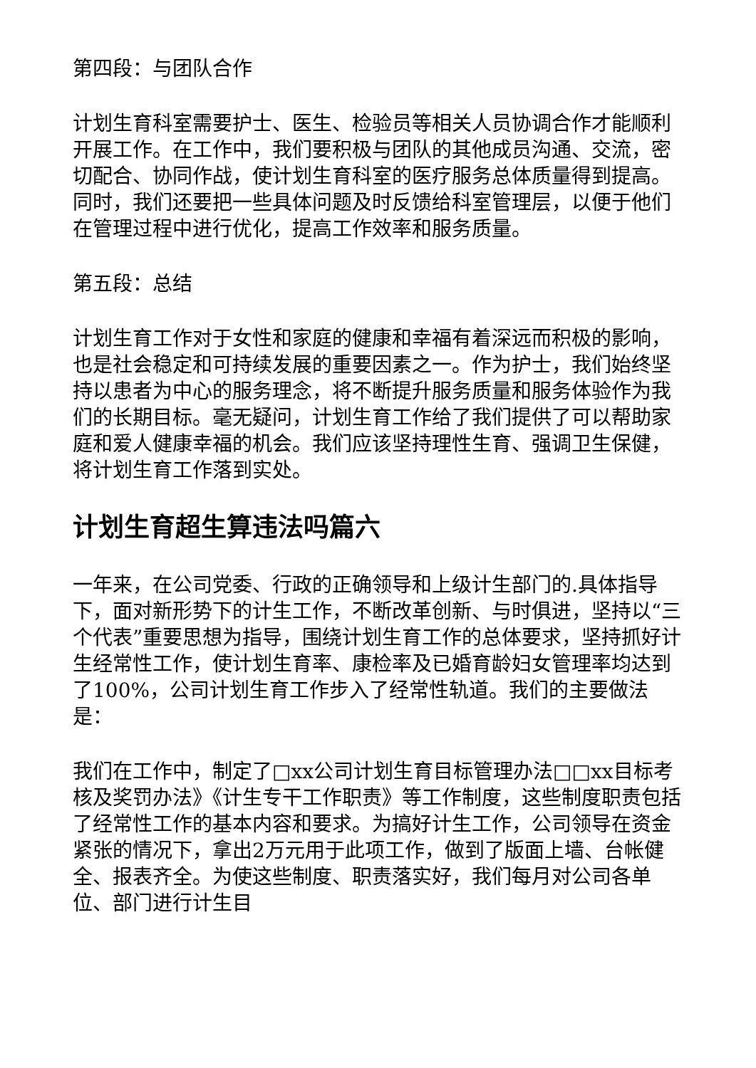第四段：与团队合作
计划生育科室需要护士、医生、检验员等相关人员协调合作才能顺利开展工作。在工作中，我们要积极与团队的其他成员沟通、交流，密切配合、协同作战，使计划生育科室的医疗服务总体质量得到提高。同时，我们还要把一些具体问题及时反馈给科室管理层，以便于他们在管理过程中进行优化，提高工作效率和服务质量。
第五段：总结
计划生育工作对于女性和家庭的健康和幸福有着深远而积极的影响，也是社会稳定和可持续发展的重要因素之一。作为护士，我们始终坚持以患者为中心的服务理念，将不断提升服务质量和服务体验作为我们的长期目标。毫无疑问，计划生育工作给了我们提供了可以帮助家庭和爱人健康幸福的机会。我们应该坚持理性生育、强调卫生保健，将计划生育工作落到实处。
计划生育超生算违法吗篇六
一年来，在公司党委、行政的正确领导和上级计生部门的.具体指导下，面对新形势下的计生工作，不断改革创新、与时俱进，坚持以“三个代表”重要思想为指导，围绕计划生育工作的总体要求，坚持抓好计生经常性工作，使计划生育率、康检率及已婚育龄妇女管理率均达到了100%，公司计划生育工作步入了经常性轨道。我们的主要做法是：
我们在工作中，制定了□xx公司计划生育目标管理办法□□xx目标考核及奖罚办法》《计生专干工作职责》等工作制度，这些制度职责包括了经常性工作的基本内容和要求。为搞好计生工作，公司领导在资金紧张的情况下，拿出2万元用于此项工作，做到了版面上墙、台帐健全、报表齐全。为使这些制度、职责落实好，我们每月对公司各单位、部门进行计生目